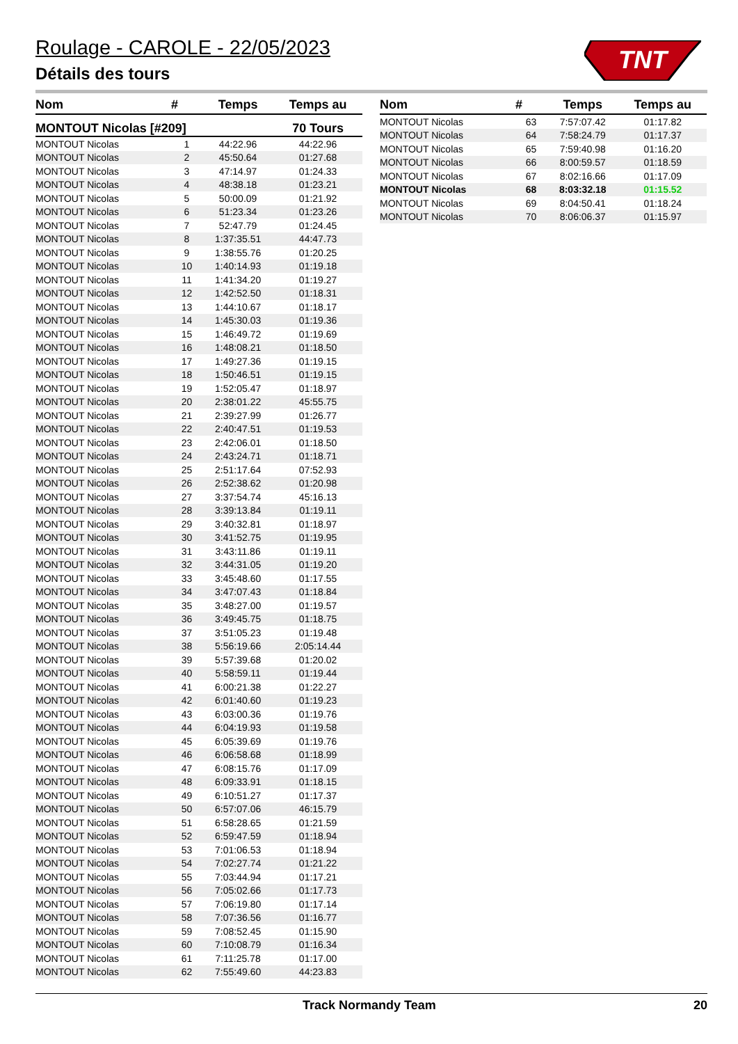Roulage - CAROLE - 22/05/2023
Détails des tours
TNT
| Nom | # | Temps | Temps au |
| --- | --- | --- | --- |
| MONTOUT Nicolas [#209] | | | 70 Tours |
| MONTOUT Nicolas | 1 | 44:22.96 | 44:22.96 |
| MONTOUT Nicolas | 2 | 45:50.64 | 01:27.68 |
| MONTOUT Nicolas | 3 | 47:14.97 | 01:24.33 |
| MONTOUT Nicolas | 4 | 48:38.18 | 01:23.21 |
| MONTOUT Nicolas | 5 | 50:00.09 | 01:21.92 |
| MONTOUT Nicolas | 6 | 51:23.34 | 01:23.26 |
| MONTOUT Nicolas | 7 | 52:47.79 | 01:24.45 |
| MONTOUT Nicolas | 8 | 1:37:35.51 | 44:47.73 |
| MONTOUT Nicolas | 9 | 1:38:55.76 | 01:20.25 |
| MONTOUT Nicolas | 10 | 1:40:14.93 | 01:19.18 |
| MONTOUT Nicolas | 11 | 1:41:34.20 | 01:19.27 |
| MONTOUT Nicolas | 12 | 1:42:52.50 | 01:18.31 |
| MONTOUT Nicolas | 13 | 1:44:10.67 | 01:18.17 |
| MONTOUT Nicolas | 14 | 1:45:30.03 | 01:19.36 |
| MONTOUT Nicolas | 15 | 1:46:49.72 | 01:19.69 |
| MONTOUT Nicolas | 16 | 1:48:08.21 | 01:18.50 |
| MONTOUT Nicolas | 17 | 1:49:27.36 | 01:19.15 |
| MONTOUT Nicolas | 18 | 1:50:46.51 | 01:19.15 |
| MONTOUT Nicolas | 19 | 1:52:05.47 | 01:18.97 |
| MONTOUT Nicolas | 20 | 2:38:01.22 | 45:55.75 |
| MONTOUT Nicolas | 21 | 2:39:27.99 | 01:26.77 |
| MONTOUT Nicolas | 22 | 2:40:47.51 | 01:19.53 |
| MONTOUT Nicolas | 23 | 2:42:06.01 | 01:18.50 |
| MONTOUT Nicolas | 24 | 2:43:24.71 | 01:18.71 |
| MONTOUT Nicolas | 25 | 2:51:17.64 | 07:52.93 |
| MONTOUT Nicolas | 26 | 2:52:38.62 | 01:20.98 |
| MONTOUT Nicolas | 27 | 3:37:54.74 | 45:16.13 |
| MONTOUT Nicolas | 28 | 3:39:13.84 | 01:19.11 |
| MONTOUT Nicolas | 29 | 3:40:32.81 | 01:18.97 |
| MONTOUT Nicolas | 30 | 3:41:52.75 | 01:19.95 |
| MONTOUT Nicolas | 31 | 3:43:11.86 | 01:19.11 |
| MONTOUT Nicolas | 32 | 3:44:31.05 | 01:19.20 |
| MONTOUT Nicolas | 33 | 3:45:48.60 | 01:17.55 |
| MONTOUT Nicolas | 34 | 3:47:07.43 | 01:18.84 |
| MONTOUT Nicolas | 35 | 3:48:27.00 | 01:19.57 |
| MONTOUT Nicolas | 36 | 3:49:45.75 | 01:18.75 |
| MONTOUT Nicolas | 37 | 3:51:05.23 | 01:19.48 |
| MONTOUT Nicolas | 38 | 5:56:19.66 | 2:05:14.44 |
| MONTOUT Nicolas | 39 | 5:57:39.68 | 01:20.02 |
| MONTOUT Nicolas | 40 | 5:58:59.11 | 01:19.44 |
| MONTOUT Nicolas | 41 | 6:00:21.38 | 01:22.27 |
| MONTOUT Nicolas | 42 | 6:01:40.60 | 01:19.23 |
| MONTOUT Nicolas | 43 | 6:03:00.36 | 01:19.76 |
| MONTOUT Nicolas | 44 | 6:04:19.93 | 01:19.58 |
| MONTOUT Nicolas | 45 | 6:05:39.69 | 01:19.76 |
| MONTOUT Nicolas | 46 | 6:06:58.68 | 01:18.99 |
| MONTOUT Nicolas | 47 | 6:08:15.76 | 01:17.09 |
| MONTOUT Nicolas | 48 | 6:09:33.91 | 01:18.15 |
| MONTOUT Nicolas | 49 | 6:10:51.27 | 01:17.37 |
| MONTOUT Nicolas | 50 | 6:57:07.06 | 46:15.79 |
| MONTOUT Nicolas | 51 | 6:58:28.65 | 01:21.59 |
| MONTOUT Nicolas | 52 | 6:59:47.59 | 01:18.94 |
| MONTOUT Nicolas | 53 | 7:01:06.53 | 01:18.94 |
| MONTOUT Nicolas | 54 | 7:02:27.74 | 01:21.22 |
| MONTOUT Nicolas | 55 | 7:03:44.94 | 01:17.21 |
| MONTOUT Nicolas | 56 | 7:05:02.66 | 01:17.73 |
| MONTOUT Nicolas | 57 | 7:06:19.80 | 01:17.14 |
| MONTOUT Nicolas | 58 | 7:07:36.56 | 01:16.77 |
| MONTOUT Nicolas | 59 | 7:08:52.45 | 01:15.90 |
| MONTOUT Nicolas | 60 | 7:10:08.79 | 01:16.34 |
| MONTOUT Nicolas | 61 | 7:11:25.78 | 01:17.00 |
| MONTOUT Nicolas | 62 | 7:55:49.60 | 44:23.83 |
| Nom | # | Temps | Temps au |
| --- | --- | --- | --- |
| MONTOUT Nicolas | 63 | 7:57:07.42 | 01:17.82 |
| MONTOUT Nicolas | 64 | 7:58:24.79 | 01:17.37 |
| MONTOUT Nicolas | 65 | 7:59:40.98 | 01:16.20 |
| MONTOUT Nicolas | 66 | 8:00:59.57 | 01:18.59 |
| MONTOUT Nicolas | 67 | 8:02:16.66 | 01:17.09 |
| MONTOUT Nicolas | 68 | 8:03:32.18 | 01:15.52 |
| MONTOUT Nicolas | 69 | 8:04:50.41 | 01:18.24 |
| MONTOUT Nicolas | 70 | 8:06:06.37 | 01:15.97 |
Track Normandy Team 20